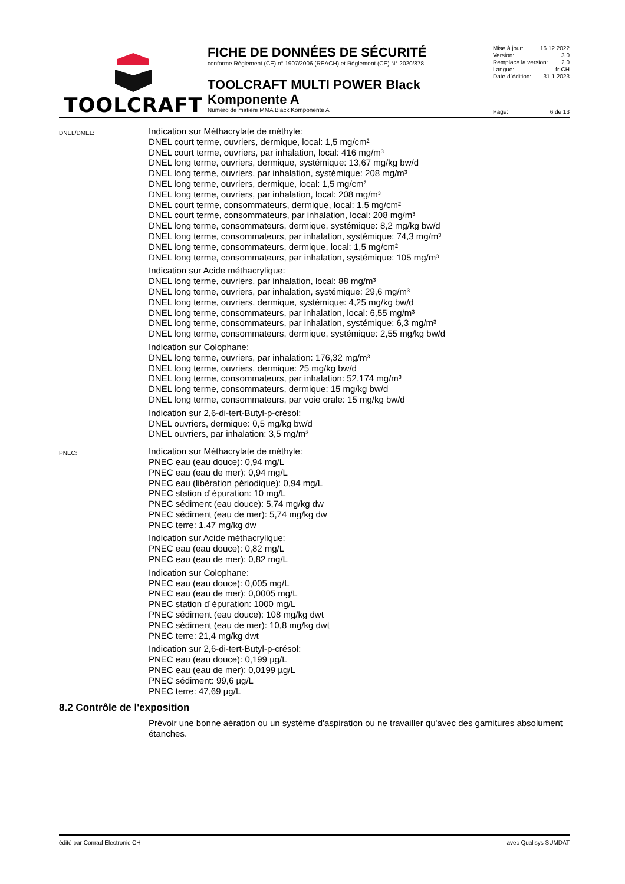TOOLCRAFT
FICHE DE DONNÉES DE SÉCURITÉ
conforme Règlement (CE) n° 1907/2006 (REACH) et Règlement (CE) N° 2020/878
TOOLCRAFT MULTI POWER Black Komponente A
Numéro de matière MMA Black Komponente A
Mise à jour: 16.12.2022
Version: 3.0
Remplace la version: 2.0
Langue: fr-CH
Date d´édition: 31.1.2023
Page: 6 de 13
DNEL/DMEL:
Indication sur Méthacrylate de méthyle:
DNEL court terme, ouvriers, dermique, local: 1,5 mg/cm²
DNEL court terme, ouvriers, par inhalation, local: 416 mg/m³
DNEL long terme, ouvriers, dermique, systémique: 13,67 mg/kg bw/d
DNEL long terme, ouvriers, par inhalation, systémique: 208 mg/m³
DNEL long terme, ouvriers, dermique, local: 1,5 mg/cm²
DNEL long terme, ouvriers, par inhalation, local: 208 mg/m³
DNEL court terme, consommateurs, dermique, local: 1,5 mg/cm²
DNEL court terme, consommateurs, par inhalation, local: 208 mg/m³
DNEL long terme, consommateurs, dermique, systémique: 8,2 mg/kg bw/d
DNEL long terme, consommateurs, par inhalation, systémique: 74,3 mg/m³
DNEL long terme, consommateurs, dermique, local: 1,5 mg/cm²
DNEL long terme, consommateurs, par inhalation, systémique: 105 mg/m³
Indication sur Acide méthacrylique:
DNEL long terme, ouvriers, par inhalation, local: 88 mg/m³
DNEL long terme, ouvriers, par inhalation, systémique: 29,6 mg/m³
DNEL long terme, ouvriers, dermique, systémique: 4,25 mg/kg bw/d
DNEL long terme, consommateurs, par inhalation, local: 6,55 mg/m³
DNEL long terme, consommateurs, par inhalation, systémique: 6,3 mg/m³
DNEL long terme, consommateurs, dermique, systémique: 2,55 mg/kg bw/d
Indication sur Colophane:
DNEL long terme, ouvriers, par inhalation: 176,32 mg/m³
DNEL long terme, ouvriers, dermique: 25 mg/kg bw/d
DNEL long terme, consommateurs, par inhalation: 52,174 mg/m³
DNEL long terme, consommateurs, dermique: 15 mg/kg bw/d
DNEL long terme, consommateurs, par voie orale: 15 mg/kg bw/d
Indication sur 2,6-di-tert-Butyl-p-crésol:
DNEL ouvriers, dermique: 0,5 mg/kg bw/d
DNEL ouvriers, par inhalation: 3,5 mg/m³
PNEC:
Indication sur Méthacrylate de méthyle:
PNEC eau (eau douce): 0,94 mg/L
PNEC eau (eau de mer): 0,94 mg/L
PNEC eau (libération périodique): 0,94 mg/L
PNEC station d´épuration: 10 mg/L
PNEC sédiment (eau douce): 5,74 mg/kg dw
PNEC sédiment (eau de mer): 5,74 mg/kg dw
PNEC terre: 1,47 mg/kg dw
Indication sur Acide méthacrylique:
PNEC eau (eau douce): 0,82 mg/L
PNEC eau (eau de mer): 0,82 mg/L
Indication sur Colophane:
PNEC eau (eau douce): 0,005 mg/L
PNEC eau (eau de mer): 0,0005 mg/L
PNEC station d´épuration: 1000 mg/L
PNEC sédiment (eau douce): 108 mg/kg dwt
PNEC sédiment (eau de mer): 10,8 mg/kg dwt
PNEC terre: 21,4 mg/kg dwt
Indication sur 2,6-di-tert-Butyl-p-crésol:
PNEC eau (eau douce): 0,199 µg/L
PNEC eau (eau de mer): 0,0199 µg/L
PNEC sédiment: 99,6 µg/L
PNEC terre: 47,69 µg/L
8.2 Contrôle de l'exposition
Prévoir une bonne aération ou un système d'aspiration ou ne travailler qu'avec des garnitures absolument étanches.
édité par Conrad Electronic CH avec Qualisys SUMDAT